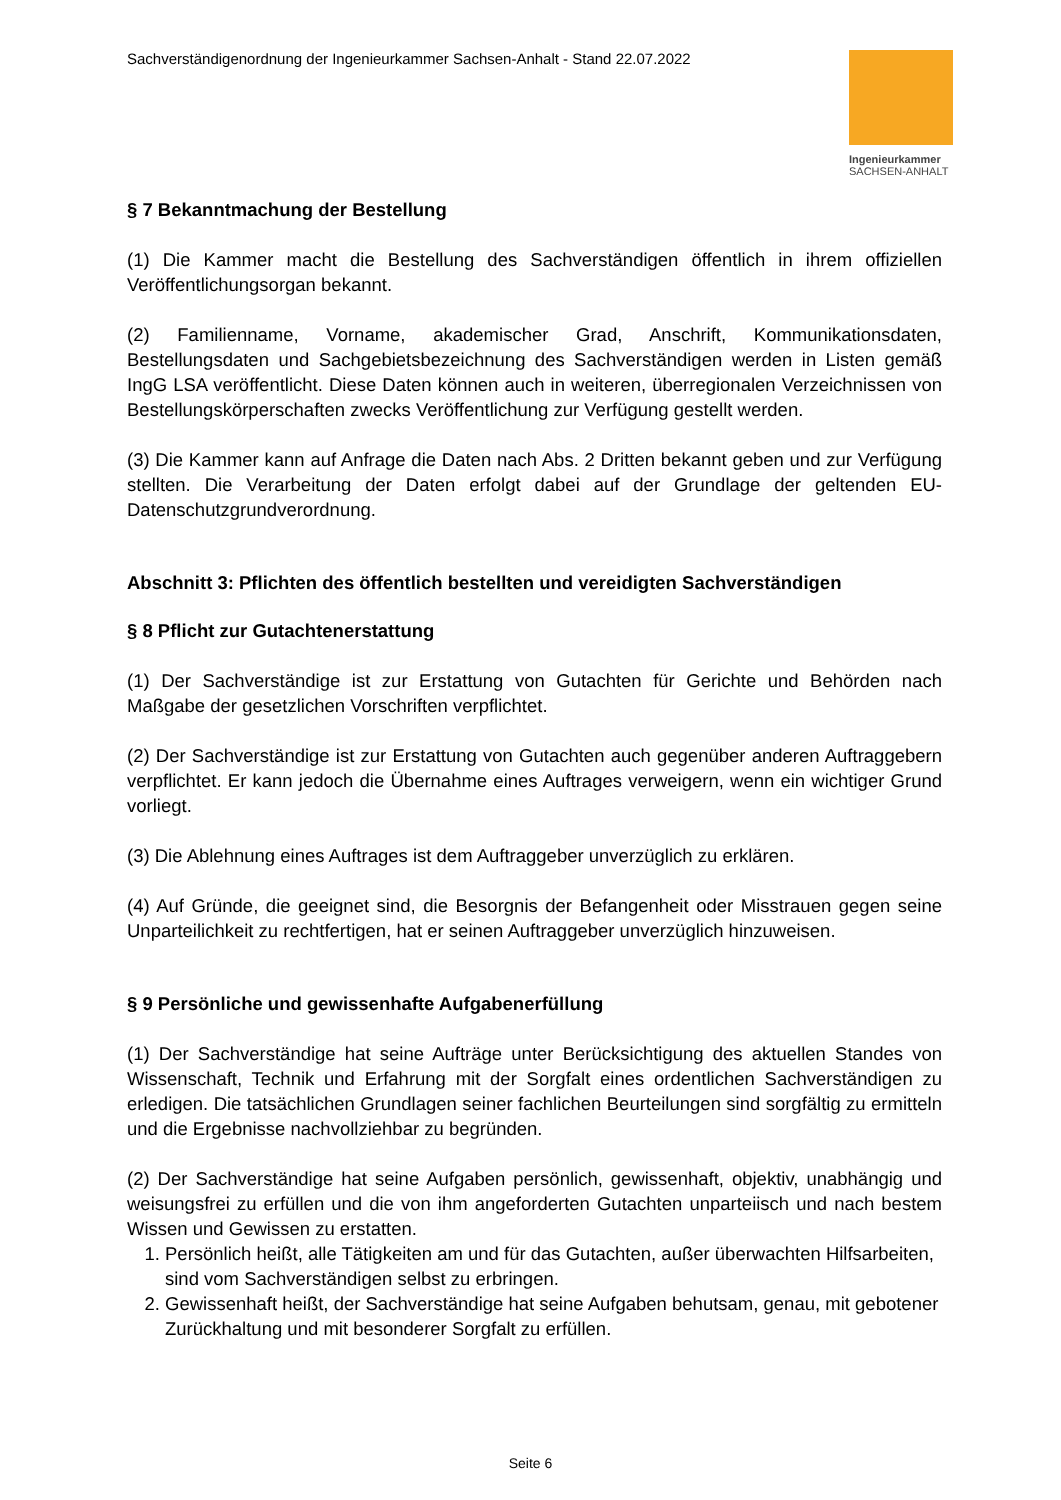Sachverständigenordnung der Ingenieurkammer Sachsen-Anhalt - Stand 22.07.2022
Ingenieurkammer
SACHSEN-ANHALT
§ 7 Bekanntmachung der Bestellung
(1) Die Kammer macht die Bestellung des Sachverständigen öffentlich in ihrem offiziellen Veröffentlichungsorgan bekannt.
(2) Familienname, Vorname, akademischer Grad, Anschrift, Kommunikationsdaten, Bestellungsdaten und Sachgebietsbezeichnung des Sachverständigen werden in Listen gemäß IngG LSA veröffentlicht. Diese Daten können auch in weiteren, überregionalen Verzeichnissen von Bestellungskörperschaften zwecks Veröffentlichung zur Verfügung gestellt werden.
(3) Die Kammer kann auf Anfrage die Daten nach Abs. 2 Dritten bekannt geben und zur Verfügung stellten. Die Verarbeitung der Daten erfolgt dabei auf der Grundlage der geltenden EU-Datenschutzgrundverordnung.
Abschnitt 3: Pflichten des öffentlich bestellten und vereidigten Sachverständigen
§ 8 Pflicht zur Gutachtenerstattung
(1) Der Sachverständige ist zur Erstattung von Gutachten für Gerichte und Behörden nach Maßgabe der gesetzlichen Vorschriften verpflichtet.
(2) Der Sachverständige ist zur Erstattung von Gutachten auch gegenüber anderen Auftraggebern verpflichtet. Er kann jedoch die Übernahme eines Auftrages verweigern, wenn ein wichtiger Grund vorliegt.
(3) Die Ablehnung eines Auftrages ist dem Auftraggeber unverzüglich zu erklären.
(4) Auf Gründe, die geeignet sind, die Besorgnis der Befangenheit oder Misstrauen gegen seine Unparteilichkeit zu rechtfertigen, hat er seinen Auftraggeber unverzüglich hinzuweisen.
§ 9 Persönliche und gewissenhafte Aufgabenerfüllung
(1) Der Sachverständige hat seine Aufträge unter Berücksichtigung des aktuellen Standes von Wissenschaft, Technik und Erfahrung mit der Sorgfalt eines ordentlichen Sachverständigen zu erledigen. Die tatsächlichen Grundlagen seiner fachlichen Beurteilungen sind sorgfältig zu ermitteln und die Ergebnisse nachvollziehbar zu begründen.
(2) Der Sachverständige hat seine Aufgaben persönlich, gewissenhaft, objektiv, unabhängig und weisungsfrei zu erfüllen und die von ihm angeforderten Gutachten unparteiisch und nach bestem Wissen und Gewissen zu erstatten.
1. Persönlich heißt, alle Tätigkeiten am und für das Gutachten, außer überwachten Hilfsarbeiten, sind vom Sachverständigen selbst zu erbringen.
2. Gewissenhaft heißt, der Sachverständige hat seine Aufgaben behutsam, genau, mit gebotener Zurückhaltung und mit besonderer Sorgfalt zu erfüllen.
Seite 6